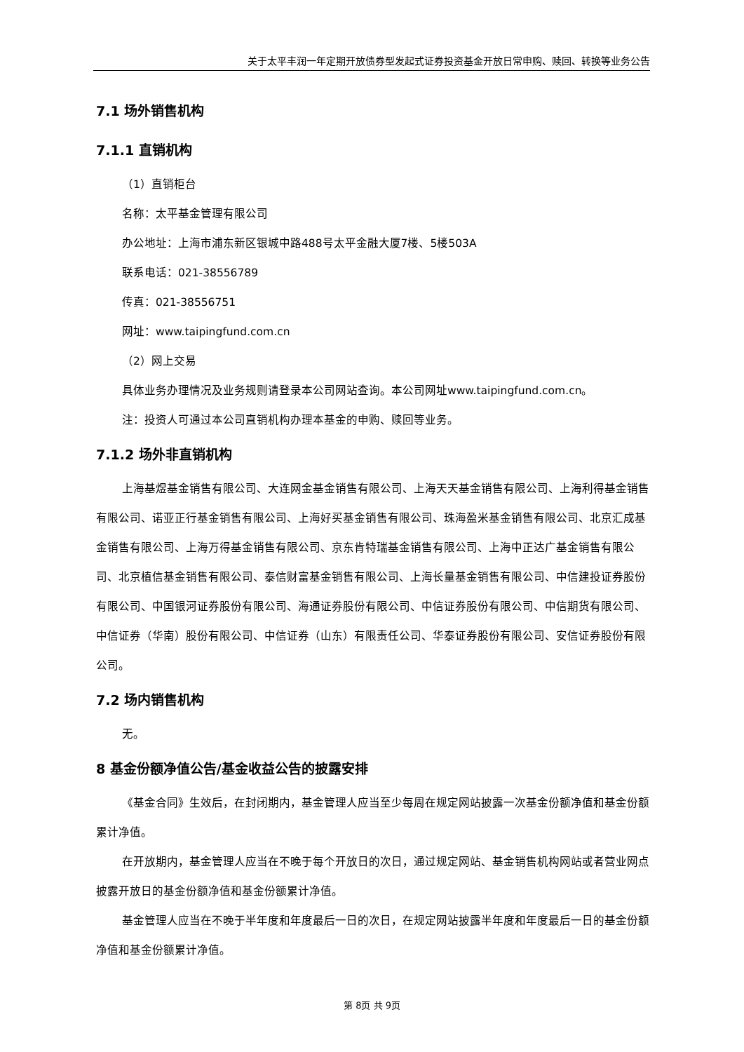关于太平丰润一年定期开放债券型发起式证券投资基金开放日常申购、赎回、转换等业务公告
7.1 场外销售机构
7.1.1 直销机构
（1）直销柜台
名称：太平基金管理有限公司
办公地址：上海市浦东新区银城中路488号太平金融大厦7楼、5楼503A
联系电话：021-38556789
传真：021-38556751
网址：www.taipingfund.com.cn
（2）网上交易
具体业务办理情况及业务规则请登录本公司网站查询。本公司网址www.taipingfund.com.cn。
注：投资人可通过本公司直销机构办理本基金的申购、赎回等业务。
7.1.2 场外非直销机构
上海基煜基金销售有限公司、大连网金基金销售有限公司、上海天天基金销售有限公司、上海利得基金销售有限公司、诺亚正行基金销售有限公司、上海好买基金销售有限公司、珠海盈米基金销售有限公司、北京汇成基金销售有限公司、上海万得基金销售有限公司、京东肯特瑞基金销售有限公司、上海中正达广基金销售有限公司、北京植信基金销售有限公司、泰信财富基金销售有限公司、上海长量基金销售有限公司、中信建投证券股份有限公司、中国银河证券股份有限公司、海通证券股份有限公司、中信证券股份有限公司、中信期货有限公司、中信证券（华南）股份有限公司、中信证券（山东）有限责任公司、华泰证券股份有限公司、安信证券股份有限公司。
7.2 场内销售机构
无。
8 基金份额净值公告/基金收益公告的披露安排
《基金合同》生效后，在封闭期内，基金管理人应当至少每周在规定网站披露一次基金份额净值和基金份额累计净值。
在开放期内，基金管理人应当在不晚于每个开放日的次日，通过规定网站、基金销售机构网站或者营业网点披露开放日的基金份额净值和基金份额累计净值。
基金管理人应当在不晚于半年度和年度最后一日的次日，在规定网站披露半年度和年度最后一日的基金份额净值和基金份额累计净值。
第 8页 共 9页